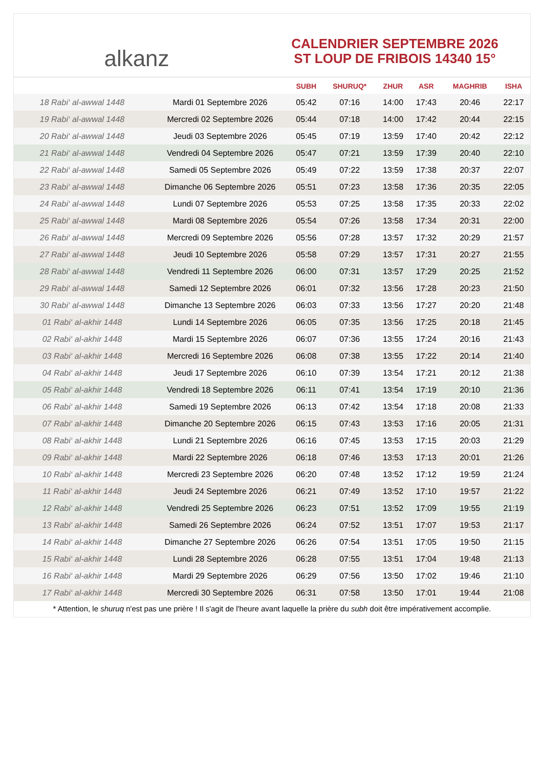alkanz
CALENDRIER SEPTEMBRE 2026
ST LOUP DE FRIBOIS 14340 15°
| | | SUBH | SHURUQ* | ZHUR | ASR | MAGHRIB | ISHA |
| --- | --- | --- | --- | --- | --- | --- | --- |
| 18 Rabi‘ al-awwal 1448 | Mardi 01 Septembre 2026 | 05:42 | 07:16 | 14:00 | 17:43 | 20:46 | 22:17 |
| 19 Rabi‘ al-awwal 1448 | Mercredi 02 Septembre 2026 | 05:44 | 07:18 | 14:00 | 17:42 | 20:44 | 22:15 |
| 20 Rabi‘ al-awwal 1448 | Jeudi 03 Septembre 2026 | 05:45 | 07:19 | 13:59 | 17:40 | 20:42 | 22:12 |
| 21 Rabi‘ al-awwal 1448 | Vendredi 04 Septembre 2026 | 05:47 | 07:21 | 13:59 | 17:39 | 20:40 | 22:10 |
| 22 Rabi‘ al-awwal 1448 | Samedi 05 Septembre 2026 | 05:49 | 07:22 | 13:59 | 17:38 | 20:37 | 22:07 |
| 23 Rabi‘ al-awwal 1448 | Dimanche 06 Septembre 2026 | 05:51 | 07:23 | 13:58 | 17:36 | 20:35 | 22:05 |
| 24 Rabi‘ al-awwal 1448 | Lundi 07 Septembre 2026 | 05:53 | 07:25 | 13:58 | 17:35 | 20:33 | 22:02 |
| 25 Rabi‘ al-awwal 1448 | Mardi 08 Septembre 2026 | 05:54 | 07:26 | 13:58 | 17:34 | 20:31 | 22:00 |
| 26 Rabi‘ al-awwal 1448 | Mercredi 09 Septembre 2026 | 05:56 | 07:28 | 13:57 | 17:32 | 20:29 | 21:57 |
| 27 Rabi‘ al-awwal 1448 | Jeudi 10 Septembre 2026 | 05:58 | 07:29 | 13:57 | 17:31 | 20:27 | 21:55 |
| 28 Rabi‘ al-awwal 1448 | Vendredi 11 Septembre 2026 | 06:00 | 07:31 | 13:57 | 17:29 | 20:25 | 21:52 |
| 29 Rabi‘ al-awwal 1448 | Samedi 12 Septembre 2026 | 06:01 | 07:32 | 13:56 | 17:28 | 20:23 | 21:50 |
| 30 Rabi‘ al-awwal 1448 | Dimanche 13 Septembre 2026 | 06:03 | 07:33 | 13:56 | 17:27 | 20:20 | 21:48 |
| 01 Rabi‘ al-akhir 1448 | Lundi 14 Septembre 2026 | 06:05 | 07:35 | 13:56 | 17:25 | 20:18 | 21:45 |
| 02 Rabi‘ al-akhir 1448 | Mardi 15 Septembre 2026 | 06:07 | 07:36 | 13:55 | 17:24 | 20:16 | 21:43 |
| 03 Rabi‘ al-akhir 1448 | Mercredi 16 Septembre 2026 | 06:08 | 07:38 | 13:55 | 17:22 | 20:14 | 21:40 |
| 04 Rabi‘ al-akhir 1448 | Jeudi 17 Septembre 2026 | 06:10 | 07:39 | 13:54 | 17:21 | 20:12 | 21:38 |
| 05 Rabi‘ al-akhir 1448 | Vendredi 18 Septembre 2026 | 06:11 | 07:41 | 13:54 | 17:19 | 20:10 | 21:36 |
| 06 Rabi‘ al-akhir 1448 | Samedi 19 Septembre 2026 | 06:13 | 07:42 | 13:54 | 17:18 | 20:08 | 21:33 |
| 07 Rabi‘ al-akhir 1448 | Dimanche 20 Septembre 2026 | 06:15 | 07:43 | 13:53 | 17:16 | 20:05 | 21:31 |
| 08 Rabi‘ al-akhir 1448 | Lundi 21 Septembre 2026 | 06:16 | 07:45 | 13:53 | 17:15 | 20:03 | 21:29 |
| 09 Rabi‘ al-akhir 1448 | Mardi 22 Septembre 2026 | 06:18 | 07:46 | 13:53 | 17:13 | 20:01 | 21:26 |
| 10 Rabi‘ al-akhir 1448 | Mercredi 23 Septembre 2026 | 06:20 | 07:48 | 13:52 | 17:12 | 19:59 | 21:24 |
| 11 Rabi‘ al-akhir 1448 | Jeudi 24 Septembre 2026 | 06:21 | 07:49 | 13:52 | 17:10 | 19:57 | 21:22 |
| 12 Rabi‘ al-akhir 1448 | Vendredi 25 Septembre 2026 | 06:23 | 07:51 | 13:52 | 17:09 | 19:55 | 21:19 |
| 13 Rabi‘ al-akhir 1448 | Samedi 26 Septembre 2026 | 06:24 | 07:52 | 13:51 | 17:07 | 19:53 | 21:17 |
| 14 Rabi‘ al-akhir 1448 | Dimanche 27 Septembre 2026 | 06:26 | 07:54 | 13:51 | 17:05 | 19:50 | 21:15 |
| 15 Rabi‘ al-akhir 1448 | Lundi 28 Septembre 2026 | 06:28 | 07:55 | 13:51 | 17:04 | 19:48 | 21:13 |
| 16 Rabi‘ al-akhir 1448 | Mardi 29 Septembre 2026 | 06:29 | 07:56 | 13:50 | 17:02 | 19:46 | 21:10 |
| 17 Rabi‘ al-akhir 1448 | Mercredi 30 Septembre 2026 | 06:31 | 07:58 | 13:50 | 17:01 | 19:44 | 21:08 |
* Attention, le shuruq n'est pas une prière ! Il s'agit de l'heure avant laquelle la prière du subh doit être impérativement accomplie.